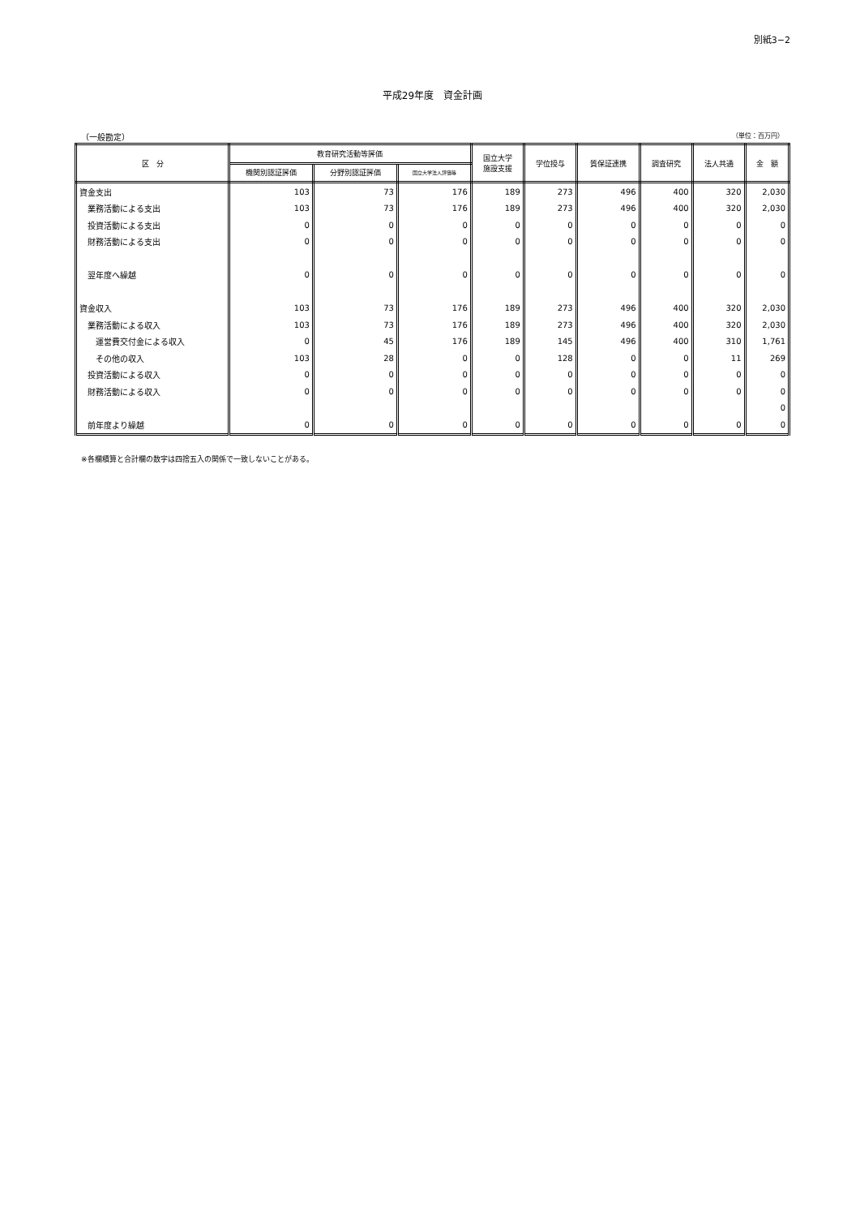別紙3−2
平成29年度　資金計画
（一般勘定） （単位：百万円）
| 区 分 | 教育研究活動等評価 | | | 国立大学 施設支援 | 学位授与 | 質保証連携 | 調査研究 | 法人共通 | 金 額 |
| --- | --- | --- | --- | --- | --- | --- | --- | --- | --- |
| | 機関別認証評価 | 分野別認証評価 | 国立大学法人評価等 | | | | | | |
| 資金支出 | 103 | 73 | 176 | 189 | 273 | 496 | 400 | 320 | 2,030 |
| 業務活動による支出 | 103 | 73 | 176 | 189 | 273 | 496 | 400 | 320 | 2,030 |
| 投資活動による支出 | 0 | 0 | 0 | 0 | 0 | 0 | 0 | 0 | 0 |
| 財務活動による支出 | 0 | 0 | 0 | 0 | 0 | 0 | 0 | 0 | 0 |
| 翌年度へ繰越 | 0 | 0 | 0 | 0 | 0 | 0 | 0 | 0 | 0 |
| 資金収入 | 103 | 73 | 176 | 189 | 273 | 496 | 400 | 320 | 2,030 |
| 業務活動による収入 | 103 | 73 | 176 | 189 | 273 | 496 | 400 | 320 | 2,030 |
| 運営費交付金による収入 | 0 | 45 | 176 | 189 | 145 | 496 | 400 | 310 | 1,761 |
| その他の収入 | 103 | 28 | 0 | 0 | 128 | 0 | 0 | 11 | 269 |
| 投資活動による収入 | 0 | 0 | 0 | 0 | 0 | 0 | 0 | 0 | 0 |
| 財務活動による収入 | 0 | 0 | 0 | 0 | 0 | 0 | 0 | 0 | 0 |
| | | | | | | | | | 0 |
| 前年度より繰越 | 0 | 0 | 0 | 0 | 0 | 0 | 0 | 0 | 0 |
※各欄積算と合計欄の数字は四捨五入の関係で一致しないことがある。